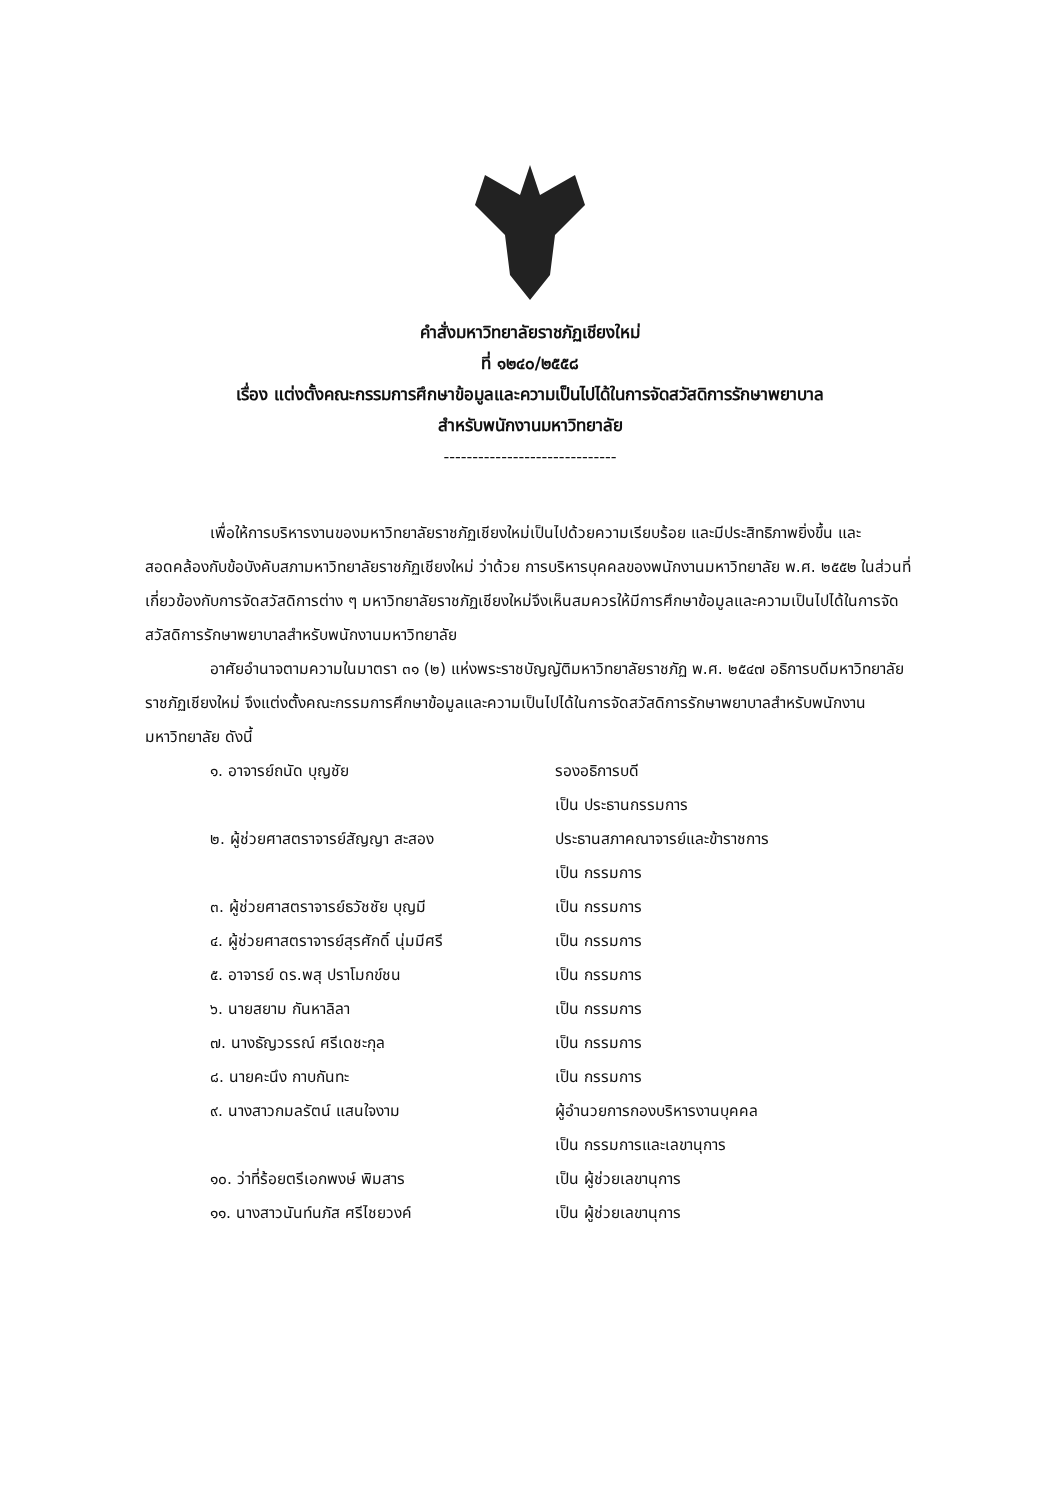คำสั่งมหาวิทยาลัยราชภัฏเชียงใหม่
ที่ ๑๒๔๐/๒๕๕๘
เรื่อง แต่งตั้งคณะกรรมการศึกษาข้อมูลและความเป็นไปได้ในการจัดสวัสดิการรักษาพยาบาล
สำหรับพนักงานมหาวิทยาลัย
------------------------------
เพื่อให้การบริหารงานของมหาวิทยาลัยราชภัฏเชียงใหม่เป็นไปด้วยความเรียบร้อย และมีประสิทธิภาพยิ่งขึ้น และสอดคล้องกับข้อบังคับสภามหาวิทยาลัยราชภัฏเชียงใหม่ ว่าด้วย การบริหารบุคคลของพนักงานมหาวิทยาลัย พ.ศ. ๒๕๕๒ ในส่วนที่เกี่ยวข้องกับการจัดสวัสดิการต่าง ๆ มหาวิทยาลัยราชภัฏเชียงใหม่จึงเห็นสมควรให้มีการศึกษาข้อมูลและความเป็นไปได้ในการจัดสวัสดิการรักษาพยาบาลสำหรับพนักงานมหาวิทยาลัย
อาศัยอำนาจตามความในมาตรา ๓๑ (๒) แห่งพระราชบัญญัติมหาวิทยาลัยราชภัฏ พ.ศ. ๒๕๔๗ อธิการบดีมหาวิทยาลัยราชภัฏเชียงใหม่ จึงแต่งตั้งคณะกรรมการศึกษาข้อมูลและความเป็นไปได้ในการจัดสวัสดิการรักษาพยาบาลสำหรับพนักงานมหาวิทยาลัย ดังนี้
| ๑. อาจารย์ถนัด บุญชัย | รองอธิการบดี |
| | เป็น ประธานกรรมการ |
| ๒. ผู้ช่วยศาสตราจารย์สัญญา สะสอง | ประธานสภาคณาจารย์และข้าราชการ |
| | เป็น กรรมการ |
| ๓. ผู้ช่วยศาสตราจารย์ธวัชชัย บุญมี | เป็น กรรมการ |
| ๔. ผู้ช่วยศาสตราจารย์สุรศักดิ์ นุ่มมีศรี | เป็น กรรมการ |
| ๕. อาจารย์ ดร.พสุ ปราโมกข์ชน | เป็น กรรมการ |
| ๖. นายสยาม กันหาลิลา | เป็น กรรมการ |
| ๗. นางธัญวรรณ์ ศรีเดชะกุล | เป็น กรรมการ |
| ๘. นายคะนึง กาบกันทะ | เป็น กรรมการ |
| ๙. นางสาวกมลรัตน์ แสนใจงาม | ผู้อำนวยการกองบริหารงานบุคคล |
| | เป็น กรรมการและเลขานุการ |
| ๑๐. ว่าที่ร้อยตรีเอกพงษ์ พิมสาร | เป็น ผู้ช่วยเลขานุการ |
| ๑๑. นางสาวนันท์นภัส ศรีไชยวงค์ | เป็น ผู้ช่วยเลขานุการ |